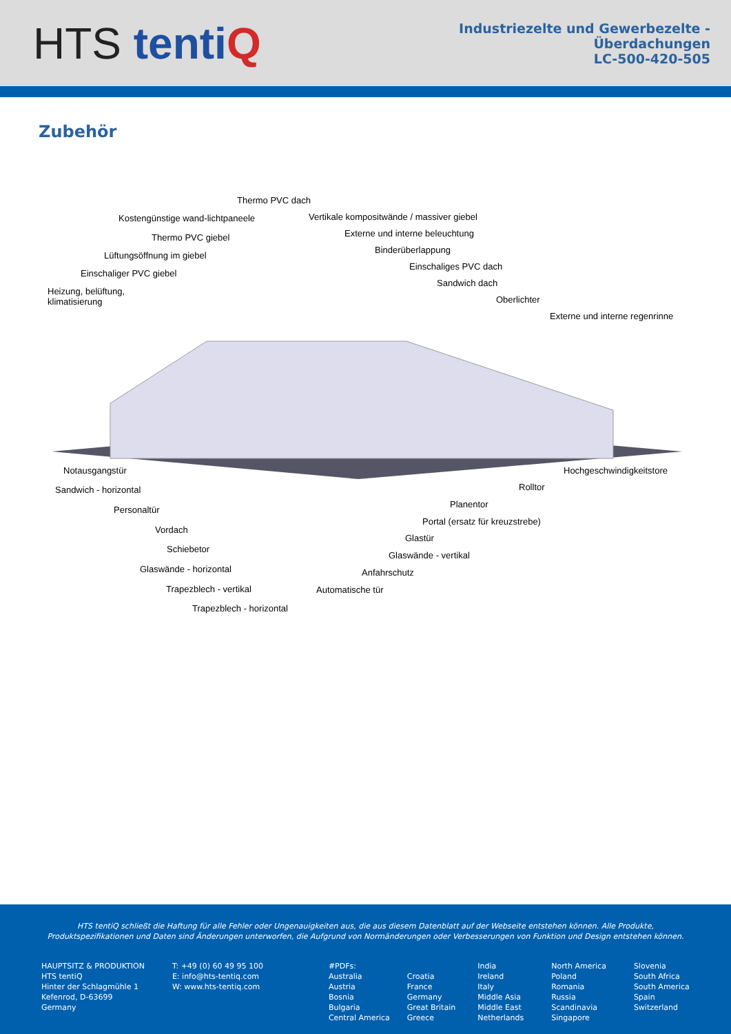HTS tenti Q
Industriezelte und Gewerbezelte -
Überdachungen
LC-500-420-505
Zubehör
Thermo PVC dach
Kostengünstige wand-lichtpaneele Vertikale kompositwände / massiver giebel
Thermo PVC giebel Externe und interne beleuchtung
Lüftungsöffnung im giebel
Binderüberlappung
Einschaliger PVC giebel
Einschaliges PVC dach
Heizung, belüftung,
klimatisierung
Sandwich dach
Oberlichter
Externe und interne regenrinne
Notausgangstür Hochgeschwindigkeitstore
Sandwich - horizontal Rolltor
Personaltür
Planentor
Vordach
Portal (ersatz für kreuzstrebe)
Schiebetor
Glastür
Glaswände - horizontal
Glaswände - vertikal
Trapezblech - vertikal
Anfahrschutz
Trapezblech - horizontal
Automatische tür
HTS tentiQ schließt die Haftung für alle Fehler oder Ungenauigkeiten aus, die aus diesem Datenblatt auf der Webseite entstehen können. Alle Produkte, Produktspezifikationen und Daten sind Änderungen unterworfen, die Aufgrund von Normänderungen oder Verbesserungen von Funktion und Design entstehen können.
HAUPTSITZ & PRODUKTION
HTS tentiQ
Hinter der Schlagmühle 1
Kefenrod, D-63699
Germany
T: +49 (0) 60 49 95 100
E: info@hts-tentiq.com
W: www.hts-tentiq.com
#PDFs:
Australia
Austria
Bosnia
Bulgaria
Central America
Croatia
France
Germany
Great Britain
Greece
India
Ireland
Italy
Middle Asia
Middle East
Netherlands
North America
Poland
Romania
Russia
Scandinavia
Singapore
Slovenia
South Africa
South America
Spain
Switzerland